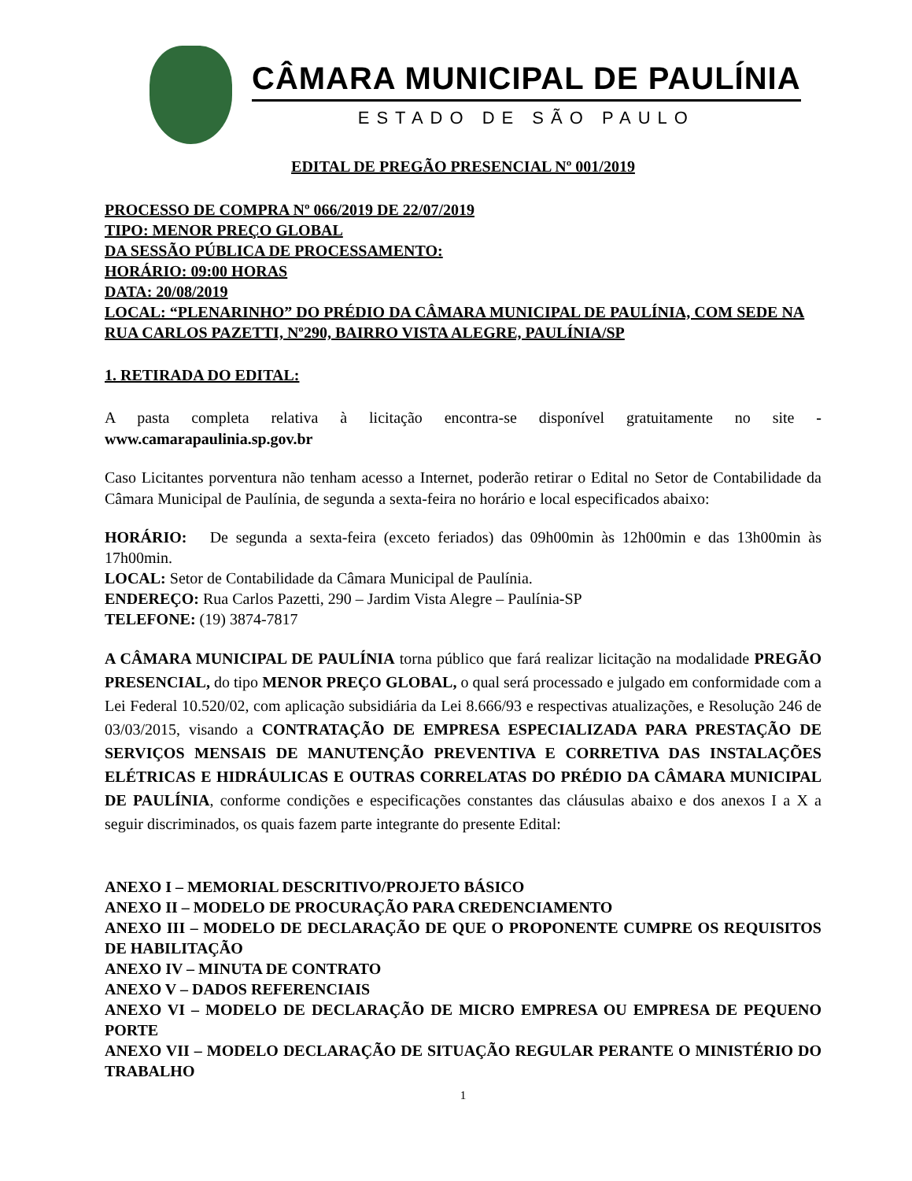CÂMARA MUNICIPAL DE PAULÍNIA
ESTADO DE SÃO PAULO
EDITAL DE PREGÃO PRESENCIAL Nº 001/2019
PROCESSO DE COMPRA Nº 066/2019 DE 22/07/2019
TIPO: MENOR PREÇO GLOBAL
DA SESSÃO PÚBLICA DE PROCESSAMENTO:
HORÁRIO: 09:00 HORAS
DATA: 20/08/2019
LOCAL: “PLENARINHO” DO PRÉDIO DA CÂMARA MUNICIPAL DE PAULÍNIA, COM SEDE NA RUA CARLOS PAZETTI, Nº290, BAIRRO VISTA ALEGRE, PAULÍNIA/SP
1. RETIRADA DO EDITAL:
A pasta completa relativa à licitação encontra-se disponível gratuitamente no site - www.camarapaulinia.sp.gov.br
Caso Licitantes porventura não tenham acesso a Internet, poderão retirar o Edital no Setor de Contabilidade da Câmara Municipal de Paulínia, de segunda a sexta-feira no horário e local especificados abaixo:
HORÁRIO: De segunda a sexta-feira (exceto feriados) das 09h00min às 12h00min e das 13h00min às 17h00min.
LOCAL: Setor de Contabilidade da Câmara Municipal de Paulínia.
ENDEREÇO: Rua Carlos Pazetti, 290 – Jardim Vista Alegre – Paulínia-SP
TELEFONE: (19) 3874-7817
A CÂMARA MUNICIPAL DE PAULÍNIA torna público que fará realizar licitação na modalidade PREGÃO PRESENCIAL, do tipo MENOR PREÇO GLOBAL, o qual será processado e julgado em conformidade com a Lei Federal 10.520/02, com aplicação subsidiária da Lei 8.666/93 e respectivas atualizações, e Resolução 246 de 03/03/2015, visando a CONTRATAÇÃO DE EMPRESA ESPECIALIZADA PARA PRESTAÇÃO DE SERVIÇOS MENSAIS DE MANUTENÇÃO PREVENTIVA E CORRETIVA DAS INSTALAÇÕES ELÉTRICAS E HIDRÁULICAS E OUTRAS CORRELATAS DO PRÉDIO DA CÂMARA MUNICIPAL DE PAULÍNIA, conforme condições e especificações constantes das cláusulas abaixo e dos anexos I a X a seguir discriminados, os quais fazem parte integrante do presente Edital:
ANEXO I – MEMORIAL DESCRITIVO/PROJETO BÁSICO
ANEXO II – MODELO DE PROCURAÇÃO PARA CREDENCIAMENTO
ANEXO III – MODELO DE DECLARAÇÃO DE QUE O PROPONENTE CUMPRE OS REQUISITOS DE HABILITAÇÃO
ANEXO IV – MINUTA DE CONTRATO
ANEXO V – DADOS REFERENCIAIS
ANEXO VI – MODELO DE DECLARAÇÃO DE MICRO EMPRESA OU EMPRESA DE PEQUENO PORTE
ANEXO VII – MODELO DECLARAÇÃO DE SITUAÇÃO REGULAR PERANTE O MINISTÉRIO DO TRABALHO
1